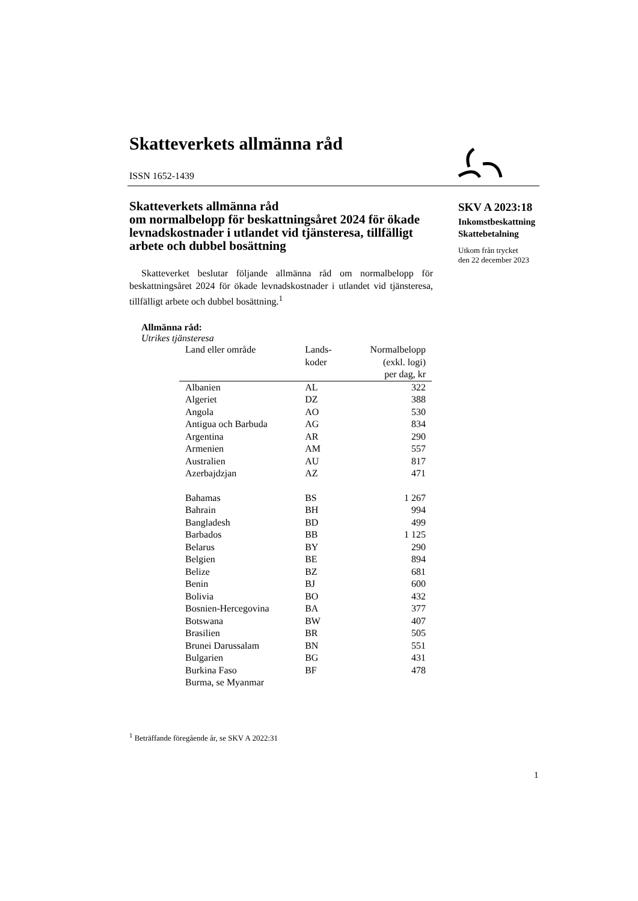Skatteverkets allmänna råd
ISSN 1652-1439
Skatteverkets allmänna råd
om normalbelopp för beskattningsåret 2024 för ökade levnadskostnader i utlandet vid tjänsteresa, tillfälligt arbete och dubbel bosättning
Skatteverket beslutar följande allmänna råd om normalbelopp för beskattningsåret 2024 för ökade levnadskostnader i utlandet vid tjänsteresa, tillfälligt arbete och dubbel bosättning.<sup>1</sup>
Allmänna råd:
Utrikes tjänsteresa
| Land eller område | Lands- koder | Normalbelopp (exkl. logi) per dag, kr |
| --- | --- | --- |
| Albanien | AL | 322 |
| Algeriet | DZ | 388 |
| Angola | AO | 530 |
| Antigua och Barbuda | AG | 834 |
| Argentina | AR | 290 |
| Armenien | AM | 557 |
| Australien | AU | 817 |
| Azerbajdzjan | AZ | 471 |
| Bahamas | BS | 1 267 |
| Bahrain | BH | 994 |
| Bangladesh | BD | 499 |
| Barbados | BB | 1 125 |
| Belarus | BY | 290 |
| Belgien | BE | 894 |
| Belize | BZ | 681 |
| Benin | BJ | 600 |
| Bolivia | BO | 432 |
| Bosnien-Hercegovina | BA | 377 |
| Botswana | BW | 407 |
| Brasilien | BR | 505 |
| Brunei Darussalam | BN | 551 |
| Bulgarien | BG | 431 |
| Burkina Faso | BF | 478 |
| Burma, se Myanmar | | |
SKV A 2023:18
Inkomstbeskattning
Skattebetalning
Utkom från trycket
den 22 december 2023
<sup>1</sup> Beträffande föregående år, se SKV A 2022:31
1